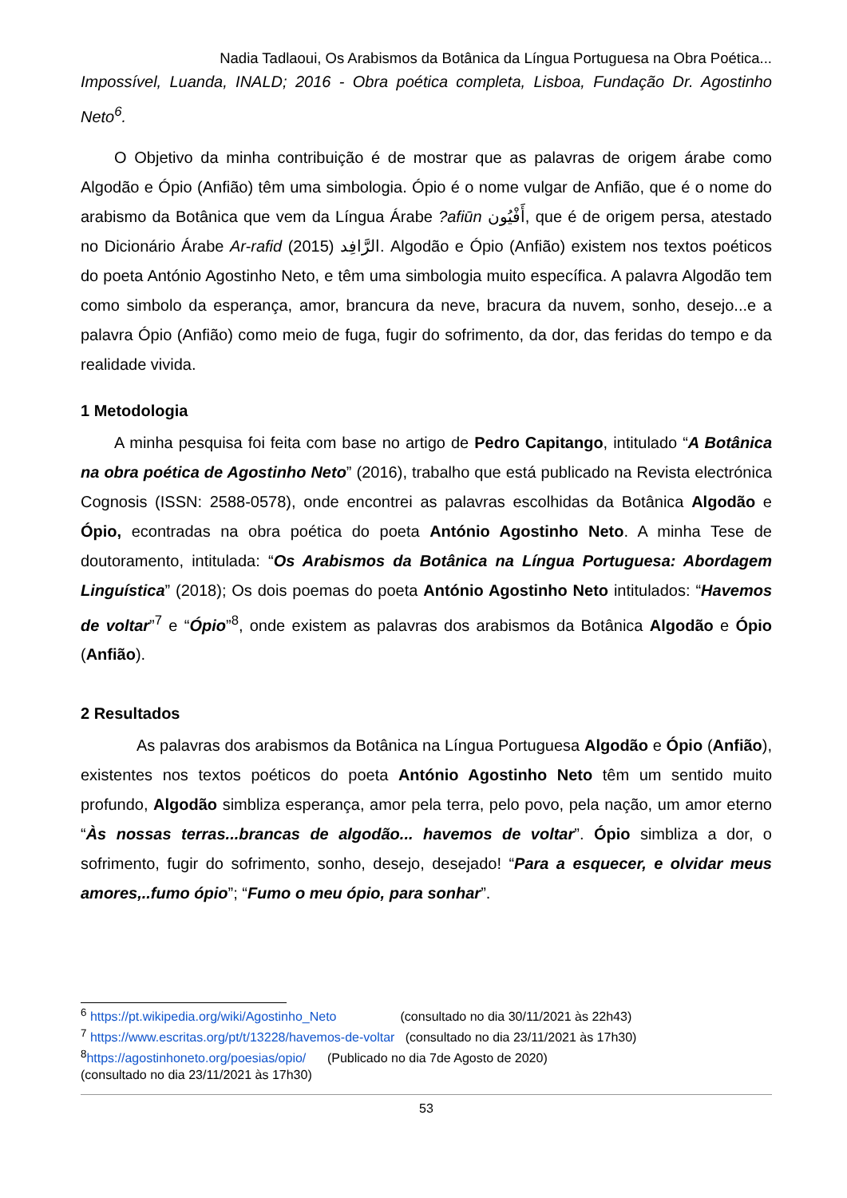Nadia Tadlaoui, Os Arabismos da Botânica da Língua Portuguesa na Obra Poética...
Impossível, Luanda, INALD; 2016 - Obra poética completa, Lisboa, Fundação Dr. Agostinho Neto<sup>6</sup>.
O Objetivo da minha contribuição é de mostrar que as palavras de origem árabe como Algodão e Ópio (Anfião) têm uma simbologia. Ópio é o nome vulgar de Anfião, que é o nome do arabismo da Botânica que vem da Língua Árabe ?afiūn أَفْيُون, que é de origem persa, atestado no Dicionário Árabe Ar-rafid الرَّافِد (2015). Algodão e Ópio (Anfião) existem nos textos poéticos do poeta António Agostinho Neto, e têm uma simbologia muito específica. A palavra Algodão tem como simbolo da esperança, amor, brancura da neve, bracura da nuvem, sonho, desejo...e a palavra Ópio (Anfião) como meio de fuga, fugir do sofrimento, da dor, das feridas do tempo e da realidade vivida.
1 Metodologia
A minha pesquisa foi feita com base no artigo de Pedro Capitango, intitulado “A Botânica na obra poética de Agostinho Neto” (2016), trabalho que está publicado na Revista electrónica Cognosis (ISSN: 2588-0578), onde encontrei as palavras escolhidas da Botânica Algodão e Ópio, econtradas na obra poética do poeta António Agostinho Neto. A minha Tese de doutoramento, intitulada: “Os Arabismos da Botânica na Língua Portuguesa: Abordagem Linguística” (2018); Os dois poemas do poeta António Agostinho Neto intitulados: “Havemos de voltar”<sup>7</sup> e “Ópio”<sup>8</sup>, onde existem as palavras dos arabismos da Botânica Algodão e Ópio (Anfião).
2 Resultados
As palavras dos arabismos da Botânica na Língua Portuguesa Algodão e Ópio (Anfião), existentes nos textos poéticos do poeta António Agostinho Neto têm um sentido muito profundo, Algodão simbliza esperança, amor pela terra, pelo povo, pela nação, um amor eterno “Às nossas terras...brancas de algodão... havemos de voltar”. Ópio simbliza a dor, o sofrimento, fugir do sofrimento, sonho, desejo, desejado! “Para a esquecer, e olvidar meus amores,..fumo ópio”; “Fumo o meu ópio, para sonhar”.
<sup>6</sup> https://pt.wikipedia.org/wiki/Agostinho_Neto (consultado no dia 30/11/2021 às 22h43)
<sup>7</sup> https://www.escritas.org/pt/t/13228/havemos-de-voltar (consultado no dia 23/11/2021 às 17h30)
<sup>8</sup> https://agostinhoneto.org/poesias/opio/ (Publicado no dia 7de Agosto de 2020)
(consultado no dia 23/11/2021 às 17h30)
53